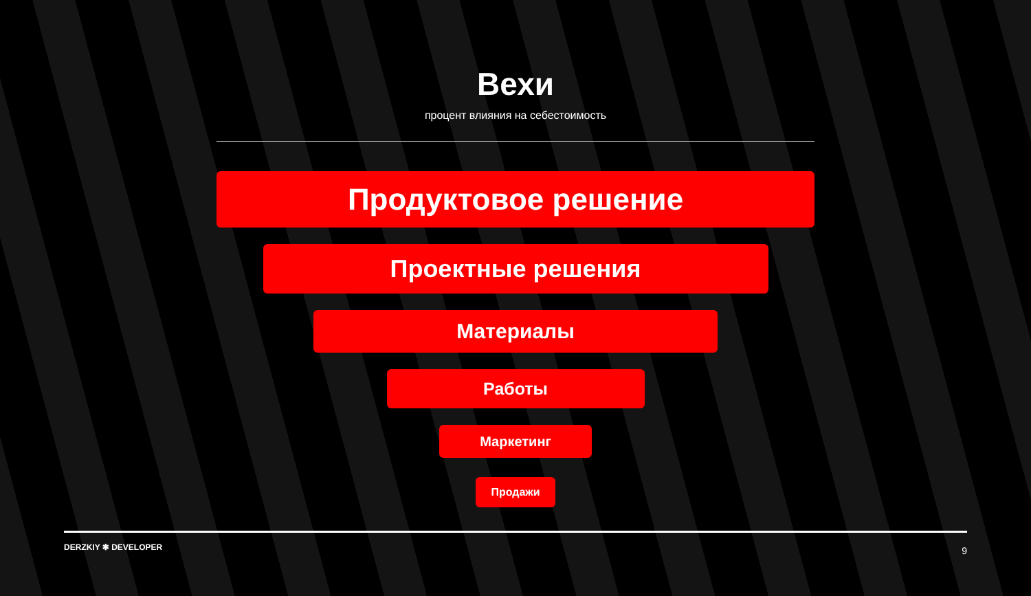Вехи
процент влияния на себестоимость
Продуктовое решение
Проектные решения
Материалы
Работы
Маркетинг
Продажи
DERZKIY ✱ DEVELOPER 9